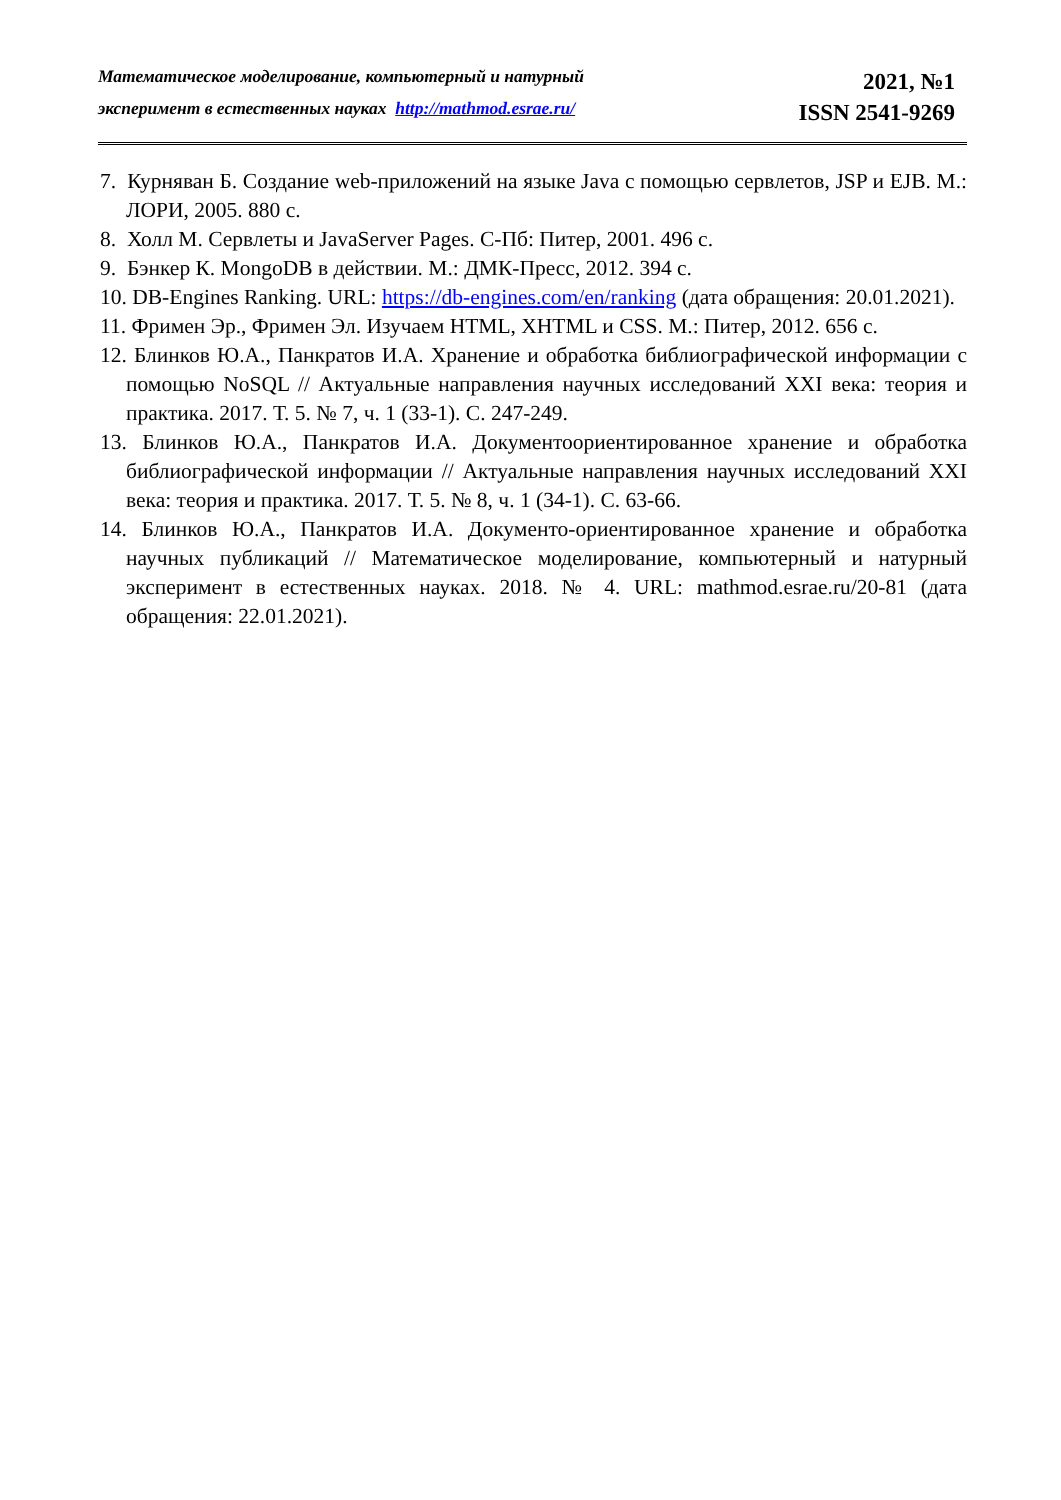Математическое моделирование, компьютерный и натурный
эксперимент в естественных науках http://mathmod.esrae.ru/
2021, №1
ISSN 2541-9269
7. Курняван Б. Создание web-приложений на языке Java с помощью сервлетов, JSP и EJB. М.: ЛОРИ, 2005. 880 с.
8. Холл М. Сервлеты и JavaServer Pages. С-Пб: Питер, 2001. 496 с.
9. Бэнкер К. MongoDB в действии. М.: ДМК-Пресс, 2012. 394 с.
10. DB-Engines Ranking. URL: https://db-engines.com/en/ranking (дата обращения: 20.01.2021).
11. Фримен Эр., Фримен Эл. Изучаем HTML, XHTML и CSS. М.: Питер, 2012. 656 с.
12. Блинков Ю.А., Панкратов И.А. Хранение и обработка библиографической информации с помощью NoSQL // Актуальные направления научных исследований XXI века: теория и практика. 2017. Т. 5. № 7, ч. 1 (33-1). С. 247-249.
13. Блинков Ю.А., Панкратов И.А. Документоориентированное хранение и обработка библиографической информации // Актуальные направления научных исследований XXI века: теория и практика. 2017. Т. 5. № 8, ч. 1 (34-1). С. 63-66.
14. Блинков Ю.А., Панкратов И.А. Документо-ориентированное хранение и обработка научных публикаций // Математическое моделирование, компьютерный и натурный эксперимент в естественных науках. 2018. № 4. URL: mathmod.esrae.ru/20-81 (дата обращения: 22.01.2021).